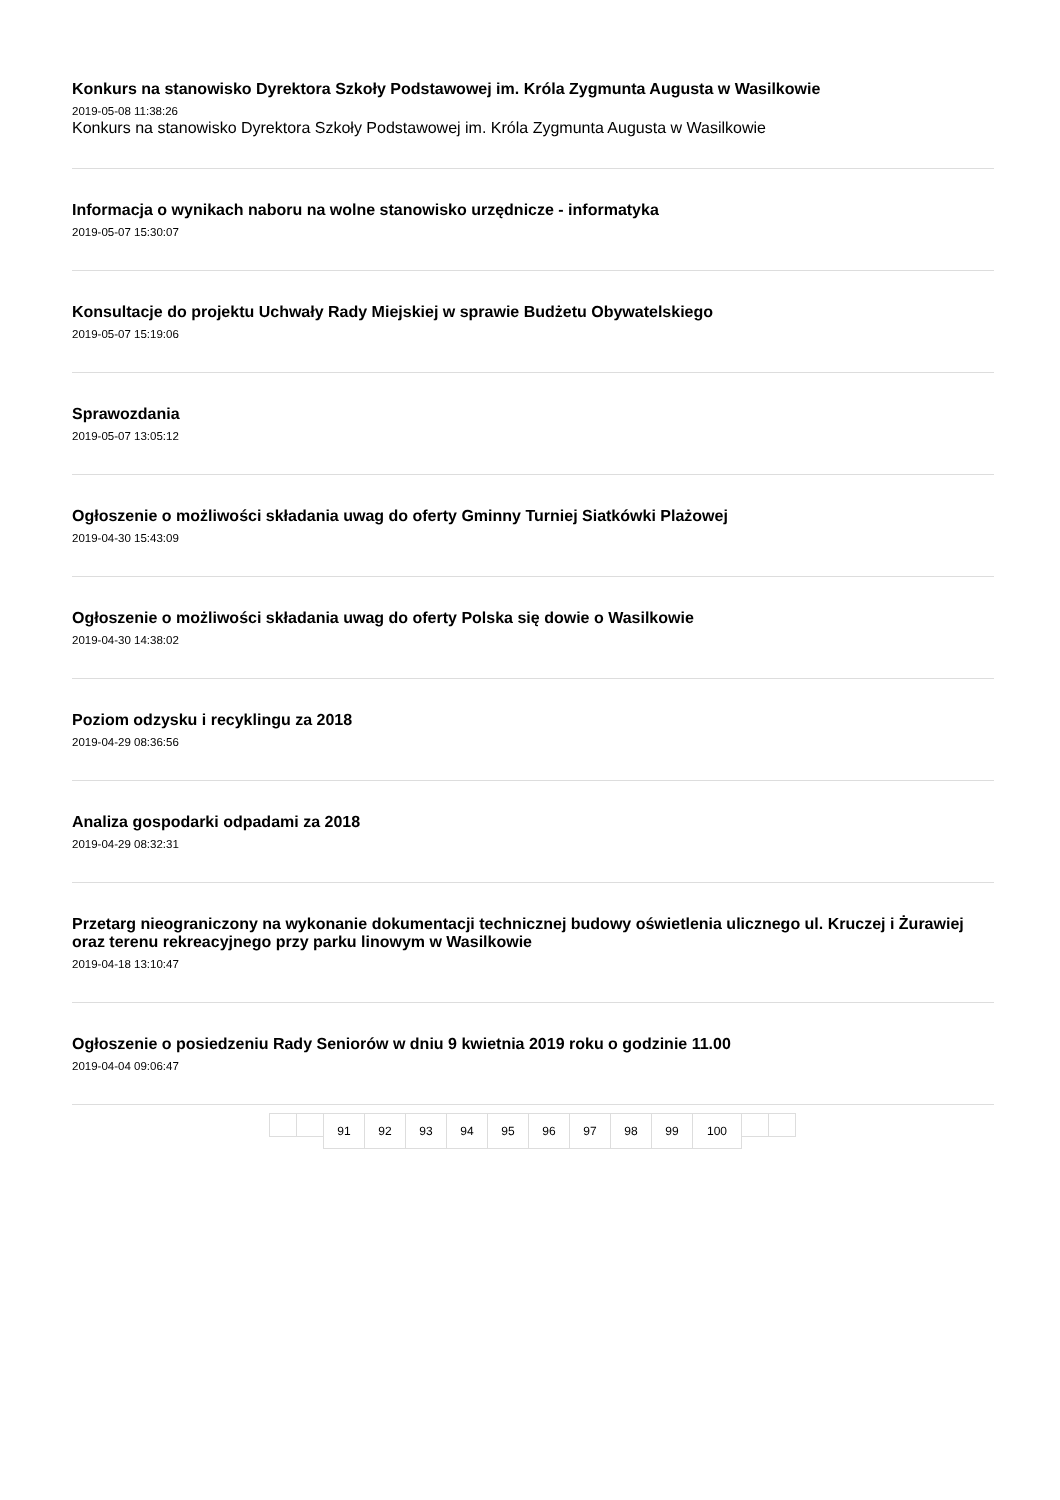Konkurs na stanowisko Dyrektora Szkoły Podstawowej im. Króla Zygmunta Augusta w Wasilkowie
2019-05-08 11:38:26
Konkurs na stanowisko Dyrektora Szkoły Podstawowej im. Króla Zygmunta Augusta w Wasilkowie
Informacja o wynikach naboru na wolne stanowisko urzędnicze - informatyka
2019-05-07 15:30:07
Konsultacje do projektu Uchwały Rady Miejskiej w sprawie Budżetu Obywatelskiego
2019-05-07 15:19:06
Sprawozdania
2019-05-07 13:05:12
Ogłoszenie o możliwości składania uwag do oferty Gminny Turniej Siatkówki Plażowej
2019-04-30 15:43:09
Ogłoszenie o możliwości składania uwag do oferty Polska się dowie o Wasilkowie
2019-04-30 14:38:02
Poziom odzysku i recyklingu za 2018
2019-04-29 08:36:56
Analiza gospodarki odpadami za 2018
2019-04-29 08:32:31
Przetarg nieograniczony na wykonanie dokumentacji technicznej budowy oświetlenia ulicznego ul. Kruczej i Żurawiej oraz terenu rekreacyjnego przy parku linowym w Wasilkowie
2019-04-18 13:10:47
Ogłoszenie o posiedzeniu Rady Seniorów w dniu 9 kwietnia 2019 roku o godzinie 11.00
2019-04-04 09:06:47
91 92 93 94 95 96 97 98 99 100